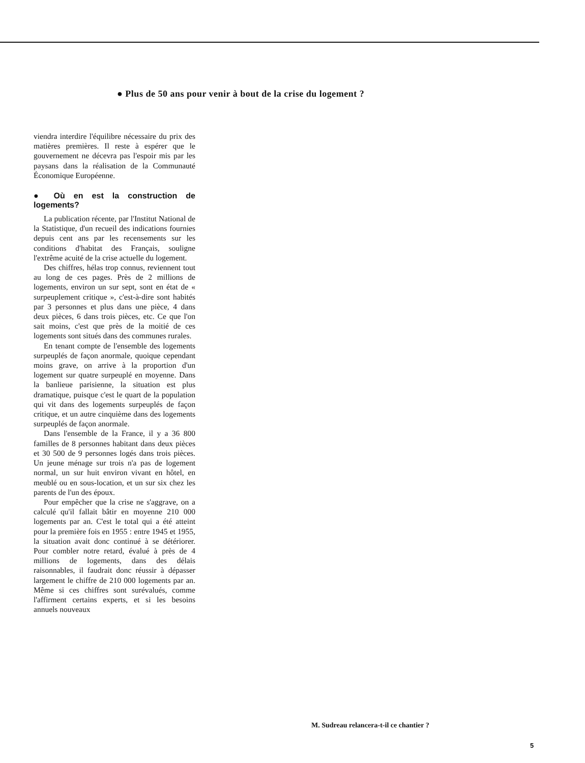● Plus de 50 ans pour venir à bout de la crise du logement ?
viendra interdire l'équilibre nécessaire du prix des matières premières. Il reste à espérer que le gouvernement ne décevra pas l'espoir mis par les paysans dans la réalisation de la Communauté Économique Européenne.
● Où en est la construction de logements?
La publication récente, par l'Institut National de la Statistique, d'un recueil des indications fournies depuis cent ans par les recensements sur les conditions d'habitat des Français, souligne l'extrême acuité de la crise actuelle du logement.
Des chiffres, hélas trop connus, reviennent tout au long de ces pages. Près de 2 millions de logements, environ un sur sept, sont en état de « surpeuplement critique », c'est-à-dire sont habités par 3 personnes et plus dans une pièce, 4 dans deux pièces, 6 dans trois pièces, etc. Ce que l'on sait moins, c'est que près de la moitié de ces logements sont situés dans des communes rurales.
En tenant compte de l'ensemble des logements surpeuplés de façon anormale, quoique cependant moins grave, on arrive à la proportion d'un logement sur quatre surpeuplé en moyenne. Dans la banlieue parisienne, la situation est plus dramatique, puisque c'est le quart de la population qui vit dans des logements surpeuplés de façon critique, et un autre cinquième dans des logements surpeuplés de façon anormale.
Dans l'ensemble de la France, il y a 36 800 familles de 8 personnes habitant dans deux pièces et 30 500 de 9 personnes logés dans trois pièces. Un jeune ménage sur trois n'a pas de logement normal, un sur huit environ vivant en hôtel, en meublé ou en sous-location, et un sur six chez les parents de l'un des époux.
Pour empêcher que la crise ne s'aggrave, on a calculé qu'il fallait bâtir en moyenne 210 000 logements par an. C'est le total qui a été atteint pour la première fois en 1955 : entre 1945 et 1955, la situation avait donc continué à se détériorer. Pour combler notre retard, évalué à près de 4 millions de logements, dans des délais raisonnables, il faudrait donc réussir à dépasser largement le chiffre de 210 000 logements par an. Même si ces chiffres sont surévalués, comme l'affirment certains experts, et si les besoins annuels nouveaux
M. Sudreau relancera-t-il ce chantier ?
5